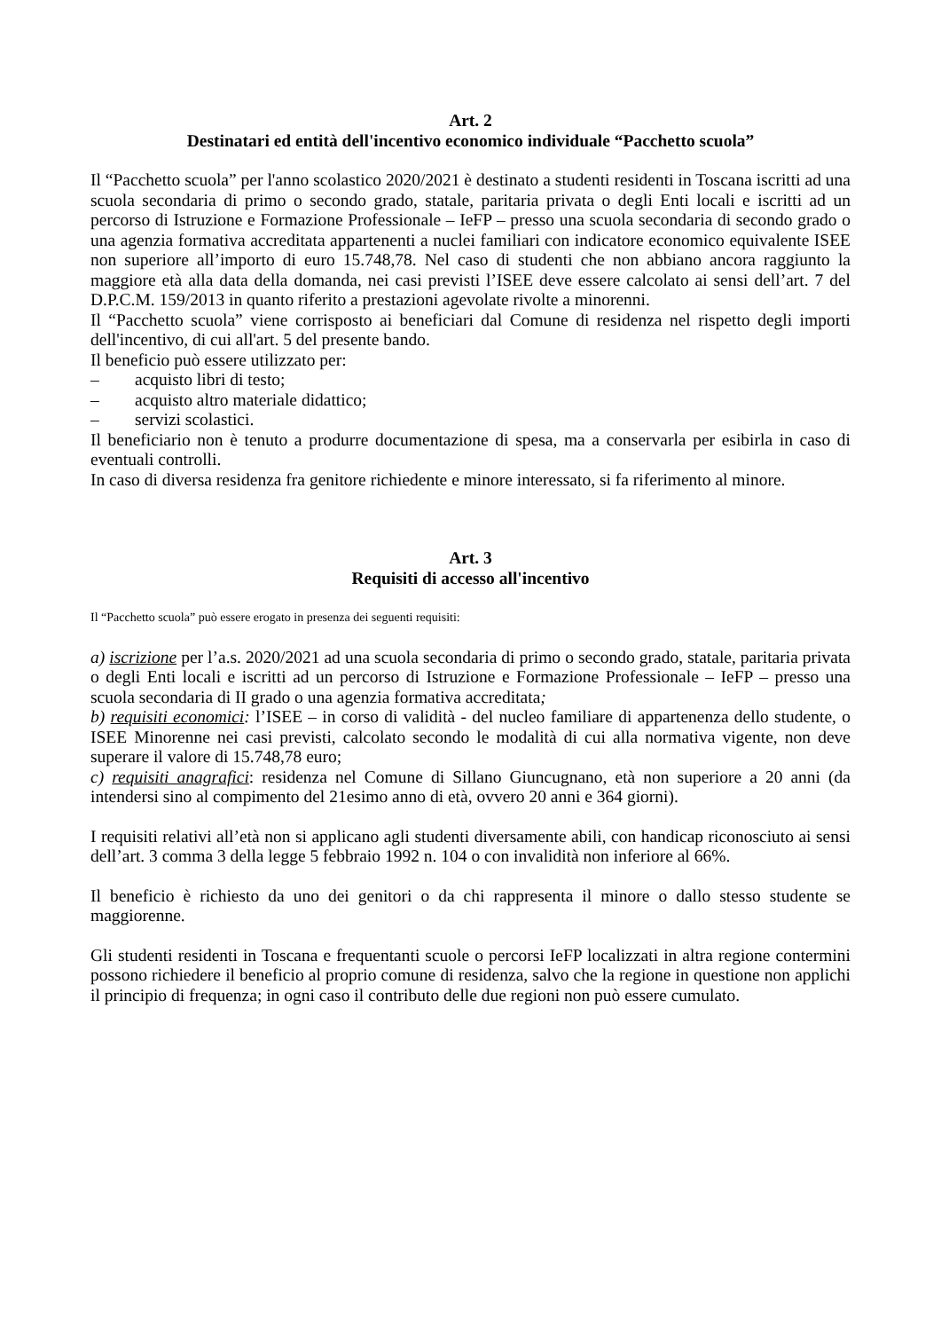Art. 2
Destinatari ed entità dell'incentivo economico individuale “Pacchetto scuola”
Il “Pacchetto scuola” per l'anno scolastico 2020/2021 è destinato a studenti residenti in Toscana iscritti ad una scuola secondaria di primo o secondo grado, statale, paritaria privata o degli Enti locali e iscritti ad un percorso di Istruzione e Formazione Professionale – IeFP – presso una scuola secondaria di secondo grado o una agenzia formativa accreditata appartenenti a nuclei familiari con indicatore economico equivalente ISEE non superiore all’importo di euro 15.748,78. Nel caso di studenti che non abbiano ancora raggiunto la maggiore età alla data della domanda, nei casi previsti l’ISEE deve essere calcolato ai sensi dell’art. 7 del D.P.C.M. 159/2013 in quanto riferito a prestazioni agevolate rivolte a minorenni.
Il “Pacchetto scuola” viene corrisposto ai beneficiari dal Comune di residenza nel rispetto degli importi dell'incentivo, di cui all'art. 5 del presente bando.
Il beneficio può essere utilizzato per:
– acquisto libri di testo;
– acquisto altro materiale didattico;
– servizi scolastici.
Il beneficiario non è tenuto a produrre documentazione di spesa, ma a conservarla per esibirla in caso di eventuali controlli.
In caso di diversa residenza fra genitore richiedente e minore interessato, si fa riferimento al minore.
Art. 3
Requisiti di accesso all'incentivo
Il “Pacchetto scuola” può essere erogato in presenza dei seguenti requisiti:
a) iscrizione per l’a.s. 2020/2021 ad una scuola secondaria di primo o secondo grado, statale, paritaria privata o degli Enti locali e iscritti ad un percorso di Istruzione e Formazione Professionale – IeFP – presso una scuola secondaria di II grado o una agenzia formativa accreditata;
b) requisiti economici: l’ISEE – in corso di validità - del nucleo familiare di appartenenza dello studente, o ISEE Minorenne nei casi previsti, calcolato secondo le modalità di cui alla normativa vigente, non deve superare il valore di 15.748,78 euro;
c) requisiti anagrafici: residenza nel Comune di Sillano Giuncugnano, età non superiore a 20 anni (da intendersi sino al compimento del 21esimo anno di età, ovvero 20 anni e 364 giorni).
I requisiti relativi all’età non si applicano agli studenti diversamente abili, con handicap riconosciuto ai sensi dell’art. 3 comma 3 della legge 5 febbraio 1992 n. 104 o con invalidità non inferiore al 66%.
Il beneficio è richiesto da uno dei genitori o da chi rappresenta il minore o dallo stesso studente se maggiorenne.
Gli studenti residenti in Toscana e frequentanti scuole o percorsi IeFP localizzati in altra regione contermini possono richiedere il beneficio al proprio comune di residenza, salvo che la regione in questione non applichi il principio di frequenza; in ogni caso il contributo delle due regioni non può essere cumulato.